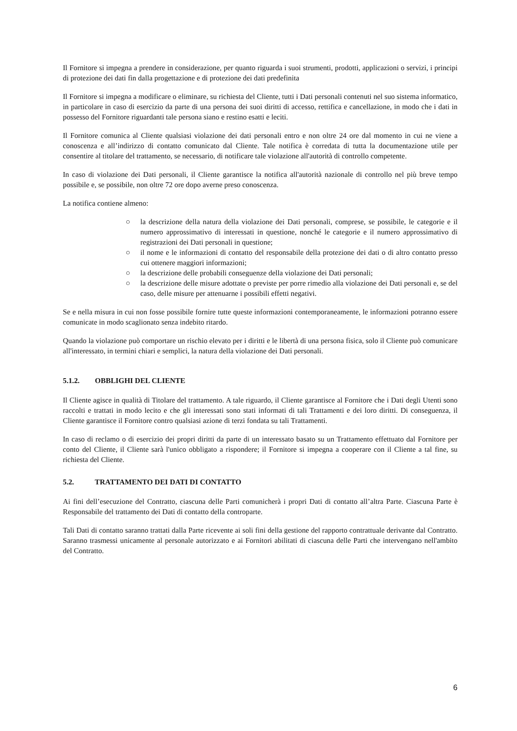Il Fornitore si impegna a prendere in considerazione, per quanto riguarda i suoi strumenti, prodotti, applicazioni o servizi, i principi di protezione dei dati fin dalla progettazione e di protezione dei dati predefinita
Il Fornitore si impegna a modificare o eliminare, su richiesta del Cliente, tutti i Dati personali contenuti nel suo sistema informatico, in particolare in caso di esercizio da parte di una persona dei suoi diritti di accesso, rettifica e cancellazione, in modo che i dati in possesso del Fornitore riguardanti tale persona siano e restino esatti e leciti.
Il Fornitore comunica al Cliente qualsiasi violazione dei dati personali entro e non oltre 24 ore dal momento in cui ne viene a conoscenza e all’indirizzo di contatto comunicato dal Cliente. Tale notifica è corredata di tutta la documentazione utile per consentire al titolare del trattamento, se necessario, di notificare tale violazione all'autorità di controllo competente.
In caso di violazione dei Dati personali, il Cliente garantisce la notifica all'autorità nazionale di controllo nel più breve tempo possibile e, se possibile, non oltre 72 ore dopo averne preso conoscenza.
La notifica contiene almeno:
○ la descrizione della natura della violazione dei Dati personali, comprese, se possibile, le categorie e il numero approssimativo di interessati in questione, nonché le categorie e il numero approssimativo di registrazioni dei Dati personali in questione;
○ il nome e le informazioni di contatto del responsabile della protezione dei dati o di altro contatto presso cui ottenere maggiori informazioni;
○ la descrizione delle probabili conseguenze della violazione dei Dati personali;
○ la descrizione delle misure adottate o previste per porre rimedio alla violazione dei Dati personali e, se del caso, delle misure per attenuarne i possibili effetti negativi.
Se e nella misura in cui non fosse possibile fornire tutte queste informazioni contemporaneamente, le informazioni potranno essere comunicate in modo scaglionato senza indebito ritardo.
Quando la violazione può comportare un rischio elevato per i diritti e le libertà di una persona fisica, solo il Cliente può comunicare all'interessato, in termini chiari e semplici, la natura della violazione dei Dati personali.
5.1.2. OBBLIGHI DEL CLIENTE
Il Cliente agisce in qualità di Titolare del trattamento. A tale riguardo, il Cliente garantisce al Fornitore che i Dati degli Utenti sono raccolti e trattati in modo lecito e che gli interessati sono stati informati di tali Trattamenti e dei loro diritti. Di conseguenza, il Cliente garantisce il Fornitore contro qualsiasi azione di terzi fondata su tali Trattamenti.
In caso di reclamo o di esercizio dei propri diritti da parte di un interessato basato su un Trattamento effettuato dal Fornitore per conto del Cliente, il Cliente sarà l'unico obbligato a rispondere; il Fornitore si impegna a cooperare con il Cliente a tal fine, su richiesta del Cliente.
5.2. TRATTAMENTO DEI DATI DI CONTATTO
Ai fini dell’esecuzione del Contratto, ciascuna delle Parti comunicherà i propri Dati di contatto all’altra Parte. Ciascuna Parte è Responsabile del trattamento dei Dati di contatto della controparte.
Tali Dati di contatto saranno trattati dalla Parte ricevente ai soli fini della gestione del rapporto contrattuale derivante dal Contratto. Saranno trasmessi unicamente al personale autorizzato e ai Fornitori abilitati di ciascuna delle Parti che intervengano nell'ambito del Contratto.
6